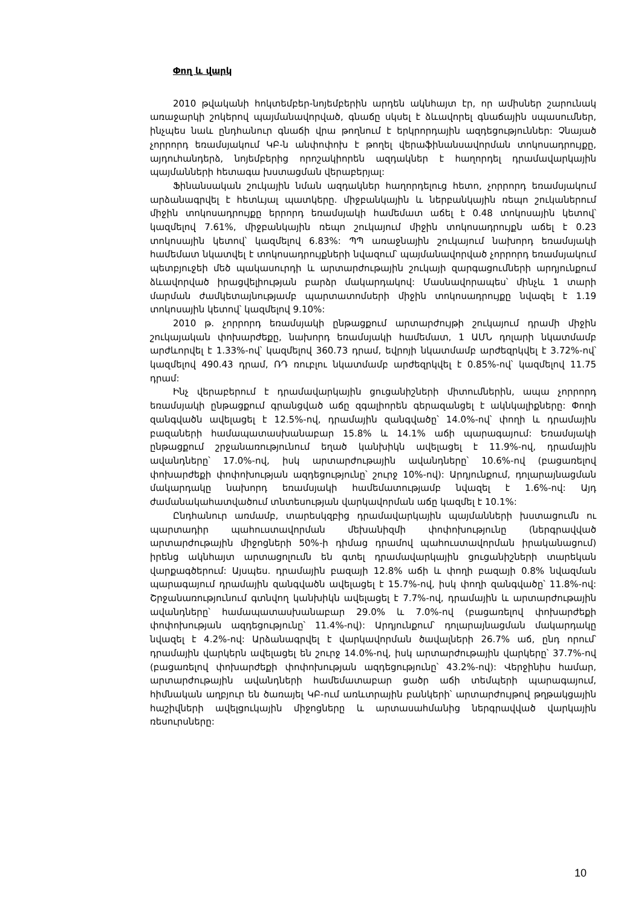Փող և վարկ
2010 թվականի հոկտեմբեր-նոյեմբերին արդեն ակնհայտ էր, որ ամիսներ շարունակ առաջարկի շոկերով պայմանավորված, գնաճը սկսել է ձևավորել գնաճային սպասումներ, ինչպես նաև ընդհանուր գնաճի վրա թողնում է երկրորդային ազդեցություններ: Չնայած չորրորդ եռամսյակում ԿԲ-ն անփոփոխ է թողել վերաֆինանսավորման տոկոսադրույքը, այդուհանդերձ, նոյեմբերից որոշակիորեն ազդակներ է հաղորդել դրամավարկային պայմանների հետագա խստացման վերաբերյալ:
Ֆինանսական շուկային նման ազդակներ հաղորդելուց հետո, չորրորդ եռամսյակում արձանագրվել է հետևյալ պատկերը. միջբանկային և ներբանկային ռեպո շուկաներում միջին տոկոսադրույքը երրորդ եռամսյակի համեմատ աճել է 0.48 տոկոսային կետով՝ կազմելով 7.61%, միջբանկային ռեպո շուկայում միջին տոկոսադրույքն աճել է 0.23 տոկոսային կետով՝ կազմելով 6.83%: ՊՊ առաջնային շուկայում նախորդ եռամսյակի համեմատ նկատվել է տոկոսադրույքների նվազում՝ պայմանավորված չորրորդ եռամսյակում պետբյուջեի մեծ պակասուրդի և արտարժութային շուկայի զարգացումների արդյունքում ձևավորված իրացվելիության բարձր մակարդակով: Մասնավորապես՝ մինչև 1 տարի մարման ժամկետայնությամբ պարտատոմսերի միջին տոկոսադրույքը նվազել է 1.19 տոկոսային կետով՝ կազմելով 9.10%:
2010 թ. չորրորդ եռամսյակի ընթացքում արտարժույթի շուկայում դրամի միջին շուկայական փոխարժեքը, նախորդ եռամսյակի համեմատ, 1 ԱՄՆ դոլարի նկատմամբ արժևորվել է 1.33%-ով՝ կազմելով 360.73 դրամ, եվրոյի նկատմամբ արժեզրկվել է 3.72%-ով՝ կազմելով 490.43 դրամ, ՌԴ ռուբլու նկատմամբ արժեզրկվել է 0.85%-ով՝ կազմելով 11.75 դրամ:
Ինչ վերաբերում է դրամավարկային ցուցանիշների միտումներին, ապա չորրորդ եռամսյակի ընթացքում գրանցված աճը զգալիորեն գերազանցել է ակնկալիքները: Փողի զանգվածն ավելացել է 12.5%-ով, դրամային զանգվածը՝ 14.0%-ով՝ փողի և դրամային բազաների համապատասխանաբար 15.8% և 14.1% աճի պարագայում: Եռամսյակի ընթացքում շրջանառությունում եղած կանխիկն ավելացել է 11.9%-ով, դրամային ավանդները՝ 17.0%-ով, իսկ արտարժութային ավանդները՝ 10.6%-ով (բացառելով փոխարժեքի փոփոխության ազդեցությունը՝ շուրջ 10%-ով): Արդյունքում, դոլարայնացման մակարդակը նախորդ եռամսյակի համեմատությամբ նվազել է 1.6%-ով: Այդ ժամանակահատվածում տնտեսության վարկավորման աճը կազմել է 10.1%:
Ընդհանուր առմամբ, տարեսկզբից դրամավարկային պայմանների խստացումն ու պարտադիր պահուստավորման մեխանիզմի փոփոխությունը (ներգրավված արտարժութային միջոցների 50%-ի դիմաց դրամով պահուստավորման իրականացում) իրենց ակնհայտ արտացոլումն են գտել դրամավարկային ցուցանիշների տարեկան վարքագծերում: Այսպես. դրամային բազայի 12.8% աճի և փողի բազայի 0.8% նվազման պարագայում դրամային զանգվածն ավելացել է 15.7%-ով, իսկ փողի զանգվածը՝ 11.8%-ով: Շրջանառությունում գտնվող կանխիկն ավելացել է 7.7%-ով, դրամային և արտարժութային ավանդները՝ համապատասխանաբար 29.0% և 7.0%-ով (բացառելով փոխարժեքի փոփոխության ազդեցությունը՝ 11.4%-ով): Արդյունքում՝ դոլարայնացման մակարդակը նվազել է 4.2%-ով: Արձանագրվել է վարկավորման ծավալների 26.7% աճ, ընդ որում՝ դրամային վարկերն ավելացել են շուրջ 14.0%-ով, իսկ արտարժութային վարկերը՝ 37.7%-ով (բացառելով փոխարժեքի փոփոխության ազդեցությունը՝ 43.2%-ով): Վերջինիս համար, արտարժութային ավանդների համեմատաբար ցածր աճի տեմպերի պարագայում, հիմնական աղբյուր են ծառայել ԿԲ-ում առևտրային բանկերի՝ արտարժույթով թղթակցային հաշիվների ավելցուկային միջոցները և արտասահմանից ներգրավված վարկային ռեսուրսները:
10